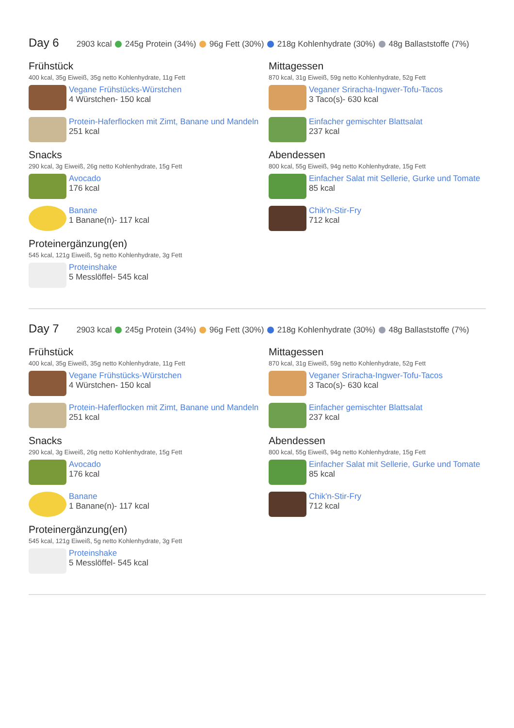Day 6
2903 kcal 245g Protein (34%) 96g Fett (30%) 218g Kohlenhydrate (30%) 48g Ballaststoffe (7%)
Frühstück
400 kcal, 35g Eiweiß, 35g netto Kohlenhydrate, 11g Fett
Vegane Frühstücks-Würstchen
4 Würstchen- 150 kcal
Protein-Haferflocken mit Zimt, Banane und Mandeln
251 kcal
Snacks
290 kcal, 3g Eiweiß, 26g netto Kohlenhydrate, 15g Fett
Avocado
176 kcal
Banane
1 Banane(n)- 117 kcal
Proteinergänzung(en)
545 kcal, 121g Eiweiß, 5g netto Kohlenhydrate, 3g Fett
Proteinshake
5 Messlöffel- 545 kcal
Mittagessen
870 kcal, 31g Eiweiß, 59g netto Kohlenhydrate, 52g Fett
Veganer Sriracha-Ingwer-Tofu-Tacos
3 Taco(s)- 630 kcal
Einfacher gemischter Blattsalat
237 kcal
Abendessen
800 kcal, 55g Eiweiß, 94g netto Kohlenhydrate, 15g Fett
Einfacher Salat mit Sellerie, Gurke und Tomate
85 kcal
Chik'n-Stir-Fry
712 kcal
Day 7
2903 kcal 245g Protein (34%) 96g Fett (30%) 218g Kohlenhydrate (30%) 48g Ballaststoffe (7%)
Frühstück
400 kcal, 35g Eiweiß, 35g netto Kohlenhydrate, 11g Fett
Vegane Frühstücks-Würstchen
4 Würstchen- 150 kcal
Protein-Haferflocken mit Zimt, Banane und Mandeln
251 kcal
Snacks
290 kcal, 3g Eiweiß, 26g netto Kohlenhydrate, 15g Fett
Avocado
176 kcal
Banane
1 Banane(n)- 117 kcal
Proteinergänzung(en)
545 kcal, 121g Eiweiß, 5g netto Kohlenhydrate, 3g Fett
Proteinshake
5 Messlöffel- 545 kcal
Mittagessen
870 kcal, 31g Eiweiß, 59g netto Kohlenhydrate, 52g Fett
Veganer Sriracha-Ingwer-Tofu-Tacos
3 Taco(s)- 630 kcal
Einfacher gemischter Blattsalat
237 kcal
Abendessen
800 kcal, 55g Eiweiß, 94g netto Kohlenhydrate, 15g Fett
Einfacher Salat mit Sellerie, Gurke und Tomate
85 kcal
Chik'n-Stir-Fry
712 kcal